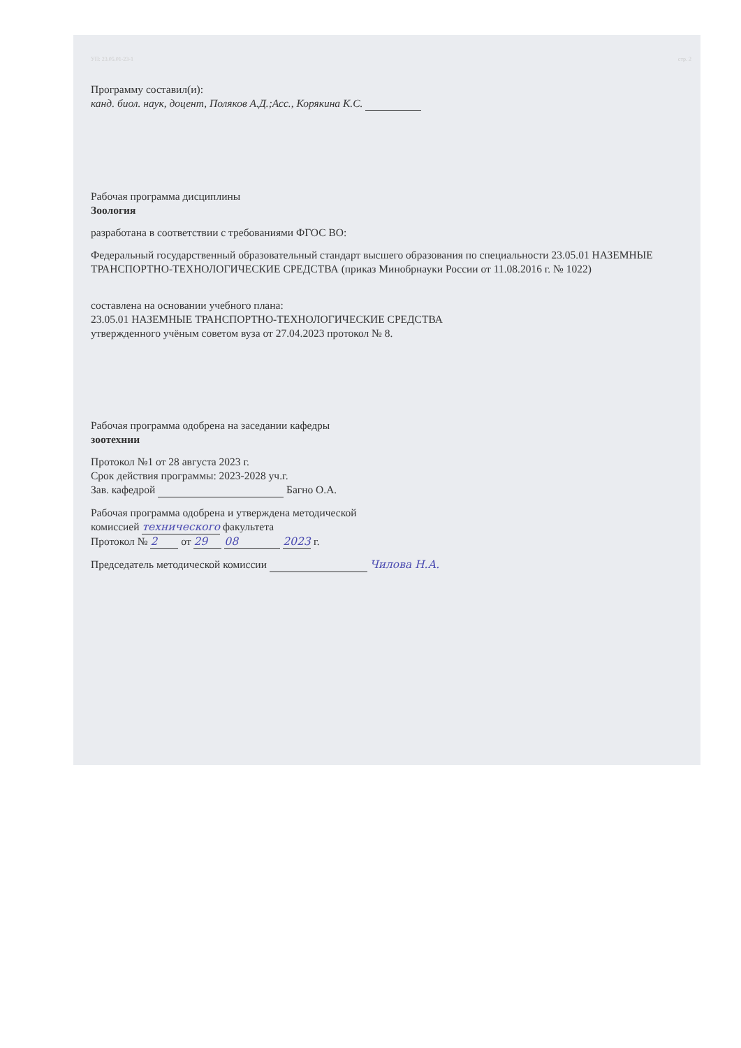УП: 23.05.01-23-1 стр. 2
Программу составил(и):
канд. биол. наук, доцент, Поляков А.Д.;Асс., Корякина К.С.
Рабочая программа дисциплины
Зоология
разработана в соответствии с требованиями ФГОС ВО:
Федеральный государственный образовательный стандарт высшего образования по специальности 23.05.01 НАЗЕМНЫЕ ТРАНСПОРТНО-ТЕХНОЛОГИЧЕСКИЕ СРЕДСТВА (приказ Минобрнауки России от 11.08.2016 г. № 1022)
составлена на основании учебного плана:
23.05.01 НАЗЕМНЫЕ ТРАНСПОРТНО-ТЕХНОЛОГИЧЕСКИЕ СРЕДСТВА
утвержденного учёным советом вуза от 27.04.2023 протокол № 8.
Рабочая программа одобрена на заседании кафедры
зоотехнии
Протокол №1 от 28 августа 2023 г.
Срок действия программы: 2023-2028 уч.г.
Зав. кафедрой Багно О.А.
Рабочая программа одобрена и утверждена методической
комиссией технического факультета
Протокол № 2 от 29 08 2023 г.
Председатель методической комиссии Чилова Н.А.